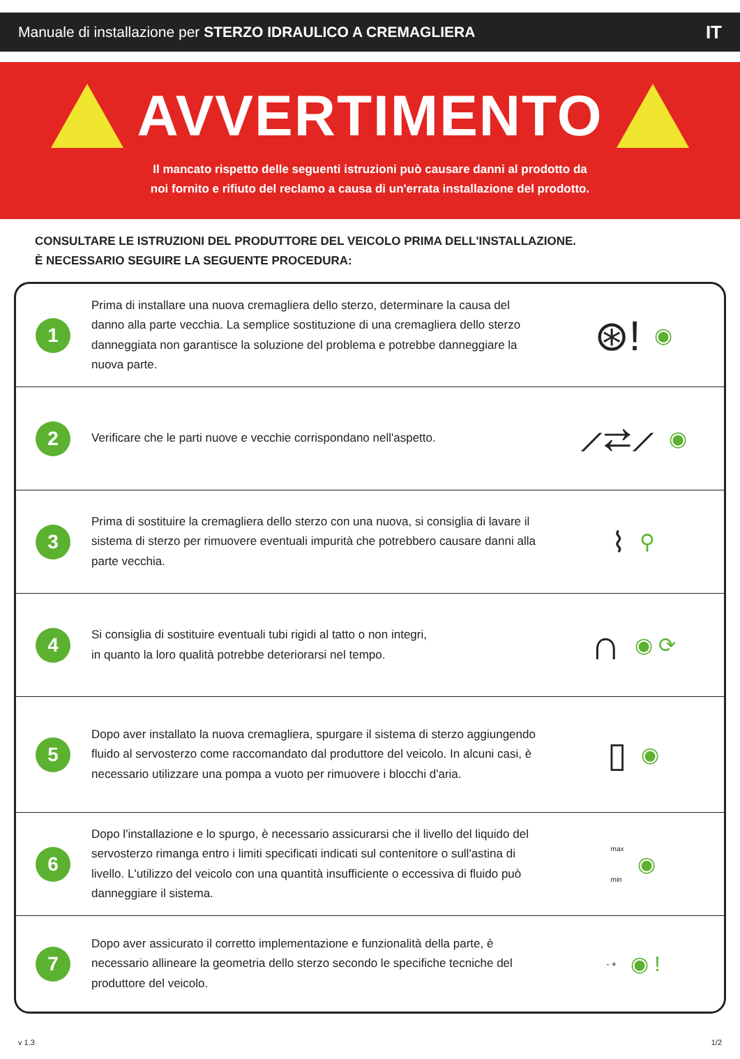Manuale di installazione per STERZO IDRAULICO A CREMAGLIERA IT
AVVERTIMENTO
Il mancato rispetto delle seguenti istruzioni può causare danni al prodotto da
noi fornito e rifiuto del reclamo a causa di un'errata installazione del prodotto.
CONSULTARE LE ISTRUZIONI DEL PRODUTTORE DEL VEICOLO PRIMA DELL'INSTALLAZIONE.
È NECESSARIO SEGUIRE LA SEGUENTE PROCEDURA:
1
Prima di installare una nuova cremagliera dello sterzo, determinare la causa del danno alla parte vecchia. La semplice sostituzione di una cremagliera dello sterzo danneggiata non garantisce la soluzione del problema e potrebbe danneggiare la nuova parte.
⊛! ◉
2
Verificare che le parti nuove e vecchie corrispondano nell'aspetto.
⟋⇄⟋ ◉
3
Prima di sostituire la cremagliera dello sterzo con una nuova, si consiglia di lavare il sistema di sterzo per rimuovere eventuali impurità che potrebbero causare danni alla parte vecchia.
⌇ ⚲
4
Si consiglia di sostituire eventuali tubi rigidi al tatto o non integri,
in quanto la loro qualità potrebbe deteriorarsi nel tempo.
∩ ◉ ⟳
5
Dopo aver installato la nuova cremagliera, spurgare il sistema di sterzo aggiungendo fluido al servosterzo come raccomandato dal produttore del veicolo. In alcuni casi, è necessario utilizzare una pompa a vuoto per rimuovere i blocchi d'aria.
▯ ◉
6
Dopo l'installazione e lo spurgo, è necessario assicurarsi che il livello del liquido del servosterzo rimanga entro i limiti specificati indicati sul contenitore o sull'astina di livello. L'utilizzo del veicolo con una quantità insufficiente o eccessiva di fluido può danneggiare il sistema.
max
min ◉
7
Dopo aver assicurato il corretto implementazione e funzionalità della parte, è necessario allineare la geometria dello sterzo secondo le specifiche tecniche del produttore del veicolo.
- + ◉ !
v 1.3 1/2